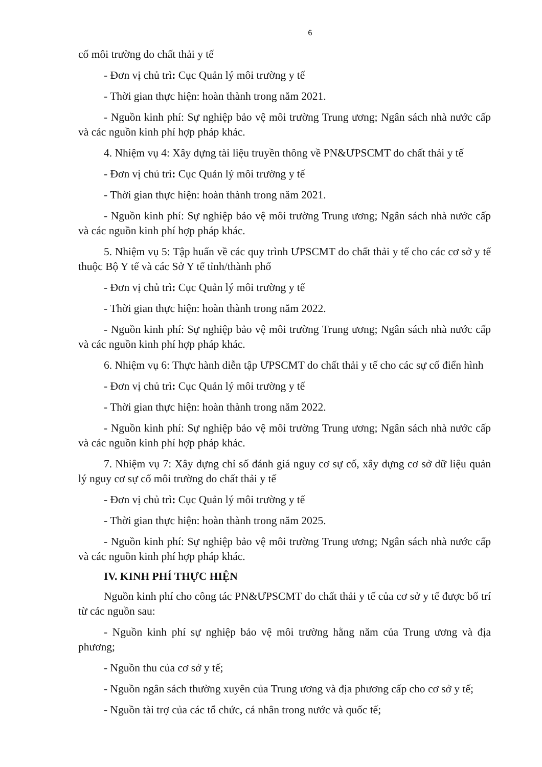6
cố môi trường do chất thải y tế
- Đơn vị chủ trì: Cục Quản lý môi trường y tế
- Thời gian thực hiện: hoàn thành trong năm 2021.
- Nguồn kinh phí: Sự nghiệp bảo vệ môi trường Trung ương; Ngân sách nhà nước cấp và các nguồn kinh phí hợp pháp khác.
4. Nhiệm vụ 4: Xây dựng tài liệu truyền thông về PN&ƯPSCMT do chất thải y tế
- Đơn vị chủ trì: Cục Quản lý môi trường y tế
- Thời gian thực hiện: hoàn thành trong năm 2021.
- Nguồn kinh phí: Sự nghiệp bảo vệ môi trường Trung ương; Ngân sách nhà nước cấp và các nguồn kinh phí hợp pháp khác.
5. Nhiệm vụ 5: Tập huấn về các quy trình ƯPSCMT do chất thải y tế cho các cơ sở y tế thuộc Bộ Y tế và các Sở Y tế tỉnh/thành phố
- Đơn vị chủ trì: Cục Quản lý môi trường y tế
- Thời gian thực hiện: hoàn thành trong năm 2022.
- Nguồn kinh phí: Sự nghiệp bảo vệ môi trường Trung ương; Ngân sách nhà nước cấp và các nguồn kinh phí hợp pháp khác.
6. Nhiệm vụ 6: Thực hành diễn tập ƯPSCMT do chất thải y tế cho các sự cố điển hình
- Đơn vị chủ trì: Cục Quản lý môi trường y tế
- Thời gian thực hiện: hoàn thành trong năm 2022.
- Nguồn kinh phí: Sự nghiệp bảo vệ môi trường Trung ương; Ngân sách nhà nước cấp và các nguồn kinh phí hợp pháp khác.
7. Nhiệm vụ 7: Xây dựng chỉ số đánh giá nguy cơ sự cố, xây dựng cơ sở dữ liệu quản lý nguy cơ sự cố môi trường do chất thải y tế
- Đơn vị chủ trì: Cục Quản lý môi trường y tế
- Thời gian thực hiện: hoàn thành trong năm 2025.
- Nguồn kinh phí: Sự nghiệp bảo vệ môi trường Trung ương; Ngân sách nhà nước cấp và các nguồn kinh phí hợp pháp khác.
IV. KINH PHÍ THỰC HIỆN
Nguồn kinh phí cho công tác PN&ƯPSCMT do chất thải y tế của cơ sở y tế được bố trí từ các nguồn sau:
- Nguồn kinh phí sự nghiệp bảo vệ môi trường hằng năm của Trung ương và địa phương;
- Nguồn thu của cơ sở y tế;
- Nguồn ngân sách thường xuyên của Trung ương và địa phương cấp cho cơ sở y tế;
- Nguồn tài trợ của các tổ chức, cá nhân trong nước và quốc tế;